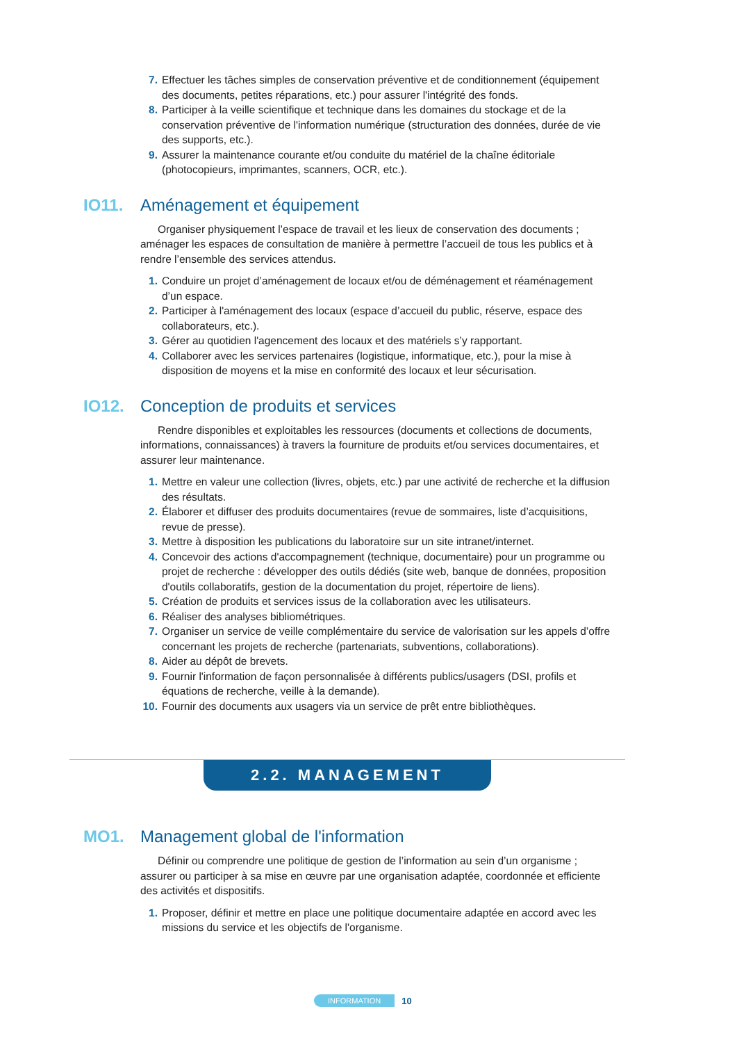7. Effectuer les tâches simples de conservation préventive et de conditionnement (équipement des documents, petites réparations, etc.) pour assurer l'intégrité des fonds.
8. Participer à la veille scientifique et technique dans les domaines du stockage et de la conservation préventive de l'information numérique (structuration des données, durée de vie des supports, etc.).
9. Assurer la maintenance courante et/ou conduite du matériel de la chaîne éditoriale (photocopieurs, imprimantes, scanners, OCR, etc.).
IO11. Aménagement et équipement
Organiser physiquement l’espace de travail et les lieux de conservation des documents ; aménager les espaces de consultation de manière à permettre l’accueil de tous les publics et à rendre l’ensemble des services attendus.
1. Conduire un projet d’aménagement de locaux et/ou de déménagement et réaménagement d’un espace.
2. Participer à l'aménagement des locaux (espace d’accueil du public, réserve, espace des collaborateurs, etc.).
3. Gérer au quotidien l'agencement des locaux et des matériels s’y rapportant.
4. Collaborer avec les services partenaires (logistique, informatique, etc.), pour la mise à disposition de moyens et la mise en conformité des locaux et leur sécurisation.
IO12. Conception de produits et services
Rendre disponibles et exploitables les ressources (documents et collections de documents, informations, connaissances) à travers la fourniture de produits et/ou services documentaires, et assurer leur maintenance.
1. Mettre en valeur une collection (livres, objets, etc.) par une activité de recherche et la diffusion des résultats.
2. Élaborer et diffuser des produits documentaires (revue de sommaires, liste d’acquisitions, revue de presse).
3. Mettre à disposition les publications du laboratoire sur un site intranet/internet.
4. Concevoir des actions d'accompagnement (technique, documentaire) pour un programme ou projet de recherche : développer des outils dédiés (site web, banque de données, proposition d'outils collaboratifs, gestion de la documentation du projet, répertoire de liens).
5. Création de produits et services issus de la collaboration avec les utilisateurs.
6. Réaliser des analyses bibliométriques.
7. Organiser un service de veille complémentaire du service de valorisation sur les appels d’offre concernant les projets de recherche (partenariats, subventions, collaborations).
8. Aider au dépôt de brevets.
9. Fournir l'information de façon personnalisée à différents publics/usagers (DSI, profils et équations de recherche, veille à la demande).
10. Fournir des documents aux usagers via un service de prêt entre bibliothèques.
2.2. MANAGEMENT
MO1. Management global de l'information
Définir ou comprendre une politique de gestion de l’information au sein d’un organisme ; assurer ou participer à sa mise en œuvre par une organisation adaptée, coordonnée et efficiente des activités et dispositifs.
1. Proposer, définir et mettre en place une politique documentaire adaptée en accord avec les missions du service et les objectifs de l'organisme.
INFORMATION 10